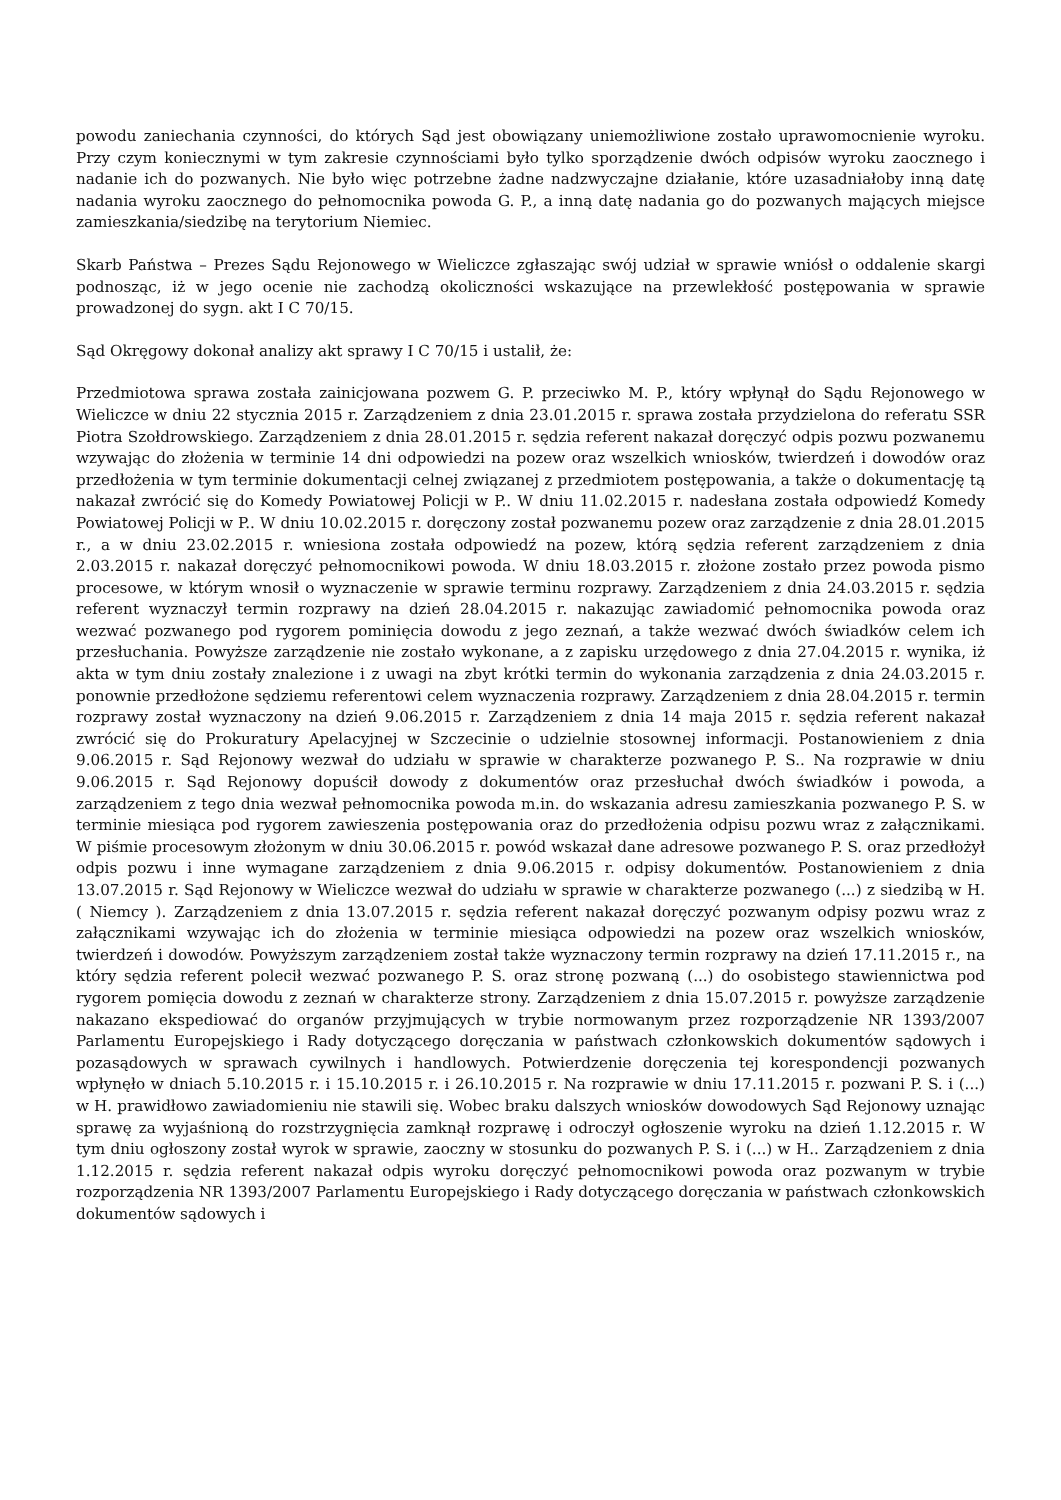powodu zaniechania czynności, do których Sąd jest obowiązany uniemożliwione zostało uprawomocnienie wyroku. Przy czym koniecznymi w tym zakresie czynnościami było tylko sporządzenie dwóch odpisów wyroku zaocznego i nadanie ich do pozwanych. Nie było więc potrzebne żadne nadzwyczajne działanie, które uzasadniałoby inną datę nadania wyroku zaocznego do pełnomocnika powoda G. P., a inną datę nadania go do pozwanych mających miejsce zamieszkania/siedzibę na terytorium Niemiec.
Skarb Państwa – Prezes Sądu Rejonowego w Wieliczce zgłaszając swój udział w sprawie wniósł o oddalenie skargi podnosząc, iż w jego ocenie nie zachodzą okoliczności wskazujące na przewlekłość postępowania w sprawie prowadzonej do sygn. akt I C 70/15.
Sąd Okręgowy dokonał analizy akt sprawy I C 70/15 i ustalił, że:
Przedmiotowa sprawa została zainicjowana pozwem G. P. przeciwko M. P., który wpłynął do Sądu Rejonowego w Wieliczce w dniu 22 stycznia 2015 r. Zarządzeniem z dnia 23.01.2015 r. sprawa została przydzielona do referatu SSR Piotra Szołdrowskiego. Zarządzeniem z dnia 28.01.2015 r. sędzia referent nakazał doręczyć odpis pozwu pozwanemu wzywając do złożenia w terminie 14 dni odpowiedzi na pozew oraz wszelkich wniosków, twierdzeń i dowodów oraz przedłożenia w tym terminie dokumentacji celnej związanej z przedmiotem postępowania, a także o dokumentację tą nakazał zwrócić się do Komedy Powiatowej Policji w P.. W dniu 11.02.2015 r. nadesłana została odpowiedź Komedy Powiatowej Policji w P.. W dniu 10.02.2015 r. doręczony został pozwanemu pozew oraz zarządzenie z dnia 28.01.2015 r., a w dniu 23.02.2015 r. wniesiona została odpowiedź na pozew, którą sędzia referent zarządzeniem z dnia 2.03.2015 r. nakazał doręczyć pełnomocnikowi powoda. W dniu 18.03.2015 r. złożone zostało przez powoda pismo procesowe, w którym wnosił o wyznaczenie w sprawie terminu rozprawy. Zarządzeniem z dnia 24.03.2015 r. sędzia referent wyznaczył termin rozprawy na dzień 28.04.2015 r. nakazując zawiadomić pełnomocnika powoda oraz wezwać pozwanego pod rygorem pominięcia dowodu z jego zeznań, a także wezwać dwóch świadków celem ich przesłuchania. Powyższe zarządzenie nie zostało wykonane, a z zapisku urzędowego z dnia 27.04.2015 r. wynika, iż akta w tym dniu zostały znalezione i z uwagi na zbyt krótki termin do wykonania zarządzenia z dnia 24.03.2015 r. ponownie przedłożone sędziemu referentowi celem wyznaczenia rozprawy. Zarządzeniem z dnia 28.04.2015 r. termin rozprawy został wyznaczony na dzień 9.06.2015 r. Zarządzeniem z dnia 14 maja 2015 r. sędzia referent nakazał zwrócić się do Prokuratury Apelacyjnej w Szczecinie o udzielnie stosownej informacji. Postanowieniem z dnia 9.06.2015 r. Sąd Rejonowy wezwał do udziału w sprawie w charakterze pozwanego P. S.. Na rozprawie w dniu 9.06.2015 r. Sąd Rejonowy dopuścił dowody z dokumentów oraz przesłuchał dwóch świadków i powoda, a zarządzeniem z tego dnia wezwał pełnomocnika powoda m.in. do wskazania adresu zamieszkania pozwanego P. S. w terminie miesiąca pod rygorem zawieszenia postępowania oraz do przedłożenia odpisu pozwu wraz z załącznikami. W piśmie procesowym złożonym w dniu 30.06.2015 r. powód wskazał dane adresowe pozwanego P. S. oraz przedłożył odpis pozwu i inne wymagane zarządzeniem z dnia 9.06.2015 r. odpisy dokumentów. Postanowieniem z dnia 13.07.2015 r. Sąd Rejonowy w Wieliczce wezwał do udziału w sprawie w charakterze pozwanego (...) z siedzibą w H. ( Niemcy ). Zarządzeniem z dnia 13.07.2015 r. sędzia referent nakazał doręczyć pozwanym odpisy pozwu wraz z załącznikami wzywając ich do złożenia w terminie miesiąca odpowiedzi na pozew oraz wszelkich wniosków, twierdzeń i dowodów. Powyższym zarządzeniem został także wyznaczony termin rozprawy na dzień 17.11.2015 r., na który sędzia referent polecił wezwać pozwanego P. S. oraz stronę pozwaną (...) do osobistego stawiennictwa pod rygorem pomięcia dowodu z zeznań w charakterze strony. Zarządzeniem z dnia 15.07.2015 r. powyższe zarządzenie nakazano ekspediować do organów przyjmujących w trybie normowanym przez rozporządzenie NR 1393/2007 Parlamentu Europejskiego i Rady dotyczącego doręczania w państwach członkowskich dokumentów sądowych i pozasądowych w sprawach cywilnych i handlowych. Potwierdzenie doręczenia tej korespondencji pozwanych wpłynęło w dniach 5.10.2015 r. i 15.10.2015 r. i 26.10.2015 r. Na rozprawie w dniu 17.11.2015 r. pozwani P. S. i (...) w H. prawidłowo zawiadomieniu nie stawili się. Wobec braku dalszych wniosków dowodowych Sąd Rejonowy uznając sprawę za wyjaśnioną do rozstrzygnięcia zamknął rozprawę i odroczył ogłoszenie wyroku na dzień 1.12.2015 r. W tym dniu ogłoszony został wyrok w sprawie, zaoczny w stosunku do pozwanych P. S. i (...) w H.. Zarządzeniem z dnia 1.12.2015 r. sędzia referent nakazał odpis wyroku doręczyć pełnomocnikowi powoda oraz pozwanym w trybie rozporządzenia NR 1393/2007 Parlamentu Europejskiego i Rady dotyczącego doręczania w państwach członkowskich dokumentów sądowych i